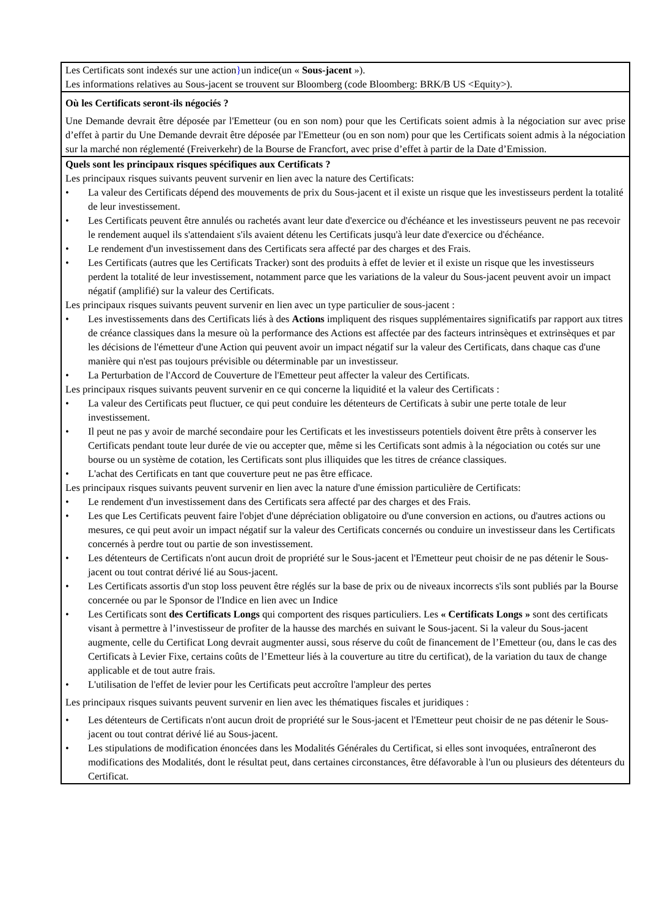Les Certificats sont indexés sur une action}un indice(un « Sous-jacent »).
Les informations relatives au Sous-jacent se trouvent sur Bloomberg (code Bloomberg: BRK/B US <Equity>).
Où les Certificats seront-ils négociés ?
Une Demande devrait être déposée par l'Emetteur (ou en son nom) pour que les Certificats soient admis à la négociation sur avec prise d’effet à partir du Une Demande devrait être déposée par l'Emetteur (ou en son nom) pour que les Certificats soient admis à la négociation sur la marché non réglementé (Freiverkehr) de la Bourse de Francfort, avec prise d’effet à partir de la Date d’Emission.
Quels sont les principaux risques spécifiques aux Certificats ?
Les principaux risques suivants peuvent survenir en lien avec la nature des Certificats:
• La valeur des Certificats dépend des mouvements de prix du Sous-jacent et il existe un risque que les investisseurs perdent la totalité de leur investissement.
• Les Certificats peuvent être annulés ou rachetés avant leur date d'exercice ou d'échéance et les investisseurs peuvent ne pas recevoir le rendement auquel ils s'attendaient s'ils avaient détenu les Certificats jusqu'à leur date d'exercice ou d'échéance.
• Le rendement d'un investissement dans des Certificats sera affecté par des charges et des Frais.
• Les Certificats (autres que les Certificats Tracker) sont des produits à effet de levier et il existe un risque que les investisseurs perdent la totalité de leur investissement, notamment parce que les variations de la valeur du Sous-jacent peuvent avoir un impact négatif (amplifié) sur la valeur des Certificats.
Les principaux risques suivants peuvent survenir en lien avec un type particulier de sous-jacent :
• Les investissements dans des Certificats liés à des Actions impliquent des risques supplémentaires significatifs par rapport aux titres de créance classiques dans la mesure où la performance des Actions est affectée par des facteurs intrinsèques et extrinsèques et par les décisions de l'émetteur d'une Action qui peuvent avoir un impact négatif sur la valeur des Certificats, dans chaque cas d'une manière qui n'est pas toujours prévisible ou déterminable par un investisseur.
• La Perturbation de l'Accord de Couverture de l'Emetteur peut affecter la valeur des Certificats.
Les principaux risques suivants peuvent survenir en ce qui concerne la liquidité et la valeur des Certificats :
• La valeur des Certificats peut fluctuer, ce qui peut conduire les détenteurs de Certificats à subir une perte totale de leur investissement.
• Il peut ne pas y avoir de marché secondaire pour les Certificats et les investisseurs potentiels doivent être prêts à conserver les Certificats pendant toute leur durée de vie ou accepter que, même si les Certificats sont admis à la négociation ou cotés sur une bourse ou un système de cotation, les Certificats sont plus illiquides que les titres de créance classiques.
• L'achat des Certificats en tant que couverture peut ne pas être efficace.
Les principaux risques suivants peuvent survenir en lien avec la nature d'une émission particulière de Certificats:
• Le rendement d'un investissement dans des Certificats sera affecté par des charges et des Frais.
• Les que Les Certificats peuvent faire l'objet d'une dépréciation obligatoire ou d'une conversion en actions, ou d'autres actions ou mesures, ce qui peut avoir un impact négatif sur la valeur des Certificats concernés ou conduire un investisseur dans les Certificats concernés à perdre tout ou partie de son investissement.
• Les détenteurs de Certificats n'ont aucun droit de propriété sur le Sous-jacent et l'Emetteur peut choisir de ne pas détenir le Sous-jacent ou tout contrat dérivé lié au Sous-jacent.
• Les Certificats assortis d'un stop loss peuvent être réglés sur la base de prix ou de niveaux incorrects s'ils sont publiés par la Bourse concernée ou par le Sponsor de l'Indice en lien avec un Indice
• Les Certificats sont des Certificats Longs qui comportent des risques particuliers. Les « Certificats Longs » sont des certificats visant à permettre à l’investisseur de profiter de la hausse des marchés en suivant le Sous-jacent. Si la valeur du Sous-jacent augmente, celle du Certificat Long devrait augmenter aussi, sous réserve du coût de financement de l’Emetteur (ou, dans le cas des Certificats à Levier Fixe, certains coûts de l’Emetteur liés à la couverture au titre du certificat), de la variation du taux de change applicable et de tout autre frais.
• L'utilisation de l'effet de levier pour les Certificats peut accroître l'ampleur des pertes
Les principaux risques suivants peuvent survenir en lien avec les thématiques fiscales et juridiques :
• Les détenteurs de Certificats n'ont aucun droit de propriété sur le Sous-jacent et l'Emetteur peut choisir de ne pas détenir le Sous-jacent ou tout contrat dérivé lié au Sous-jacent.
• Les stipulations de modification énoncées dans les Modalités Générales du Certificat, si elles sont invoquées, entraîneront des modifications des Modalités, dont le résultat peut, dans certaines circonstances, être défavorable à l'un ou plusieurs des détenteurs du Certificat.